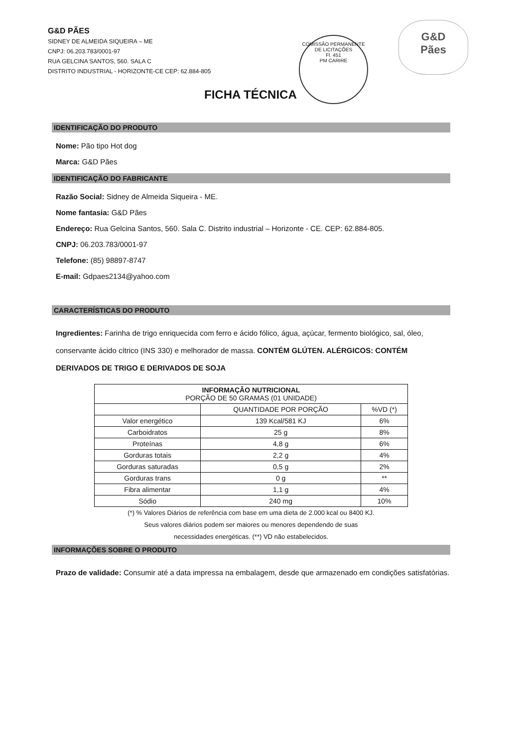G&D PÃES
SIDNEY DE ALMEIDA SIQUEIRA – ME
CNPJ: 06.203.783/0001-97
RUA GELCINA SANTOS, 560. SALA C
DISTRITO INDUSTRIAL - HORIZONTE-CE CEP: 62.884-805
COMISSÃO PERMANENTE DE LICITAÇÕES
Fl. 451
PM CARIRE
G&D
Pães
FICHA TÉCNICA
IDENTIFICAÇÃO DO PRODUTO
Nome: Pão tipo Hot dog
Marca: G&D Pães
IDENTIFICAÇÃO DO FABRICANTE
Razão Social: Sidney de Almeida Siqueira - ME.
Nome fantasia: G&D Pães
Endereço: Rua Gelcina Santos, 560. Sala C. Distrito industrial – Horizonte - CE. CEP: 62.884-805.
CNPJ: 06.203.783/0001-97
Telefone: (85) 98897-8747
E-mail: Gdpaes2134@yahoo.com
CARACTERÍSTICAS DO PRODUTO
Ingredientes: Farinha de trigo enriquecida com ferro e ácido fólico, água, açúcar, fermento biológico, sal, óleo, conservante ácido cítrico (INS 330) e melhorador de massa. CONTÉM GLÚTEN. ALÉRGICOS: CONTÉM DERIVADOS DE TRIGO E DERIVADOS DE SOJA
| INFORMAÇÃO NUTRICIONAL PORÇÃO DE 50 GRAMAS (01 UNIDADE) | | |
| --- | --- | --- |
| | QUANTIDADE POR PORÇÃO | %VD (*) |
| Valor energético | 139 Kcal/581 KJ | 6% |
| Carboidratos | 25 g | 8% |
| Proteínas | 4,8 g | 6% |
| Gorduras totais | 2,2 g | 4% |
| Gorduras saturadas | 0,5 g | 2% |
| Gorduras trans | 0 g | ** |
| Fibra alimentar | 1,1 g | 4% |
| Sódio | 240 mg | 10% |
(*) % Valores Diários de referência com base em uma dieta de 2.000 kcal ou 8400 KJ.
Seus valores diários podem ser maiores ou menores dependendo de suas
necessidades energéticas. (**) VD não estabelecidos.
INFORMAÇÕES SOBRE O PRODUTO
Prazo de validade: Consumir até a data impressa na embalagem, desde que armazenado em condições satisfatórias.